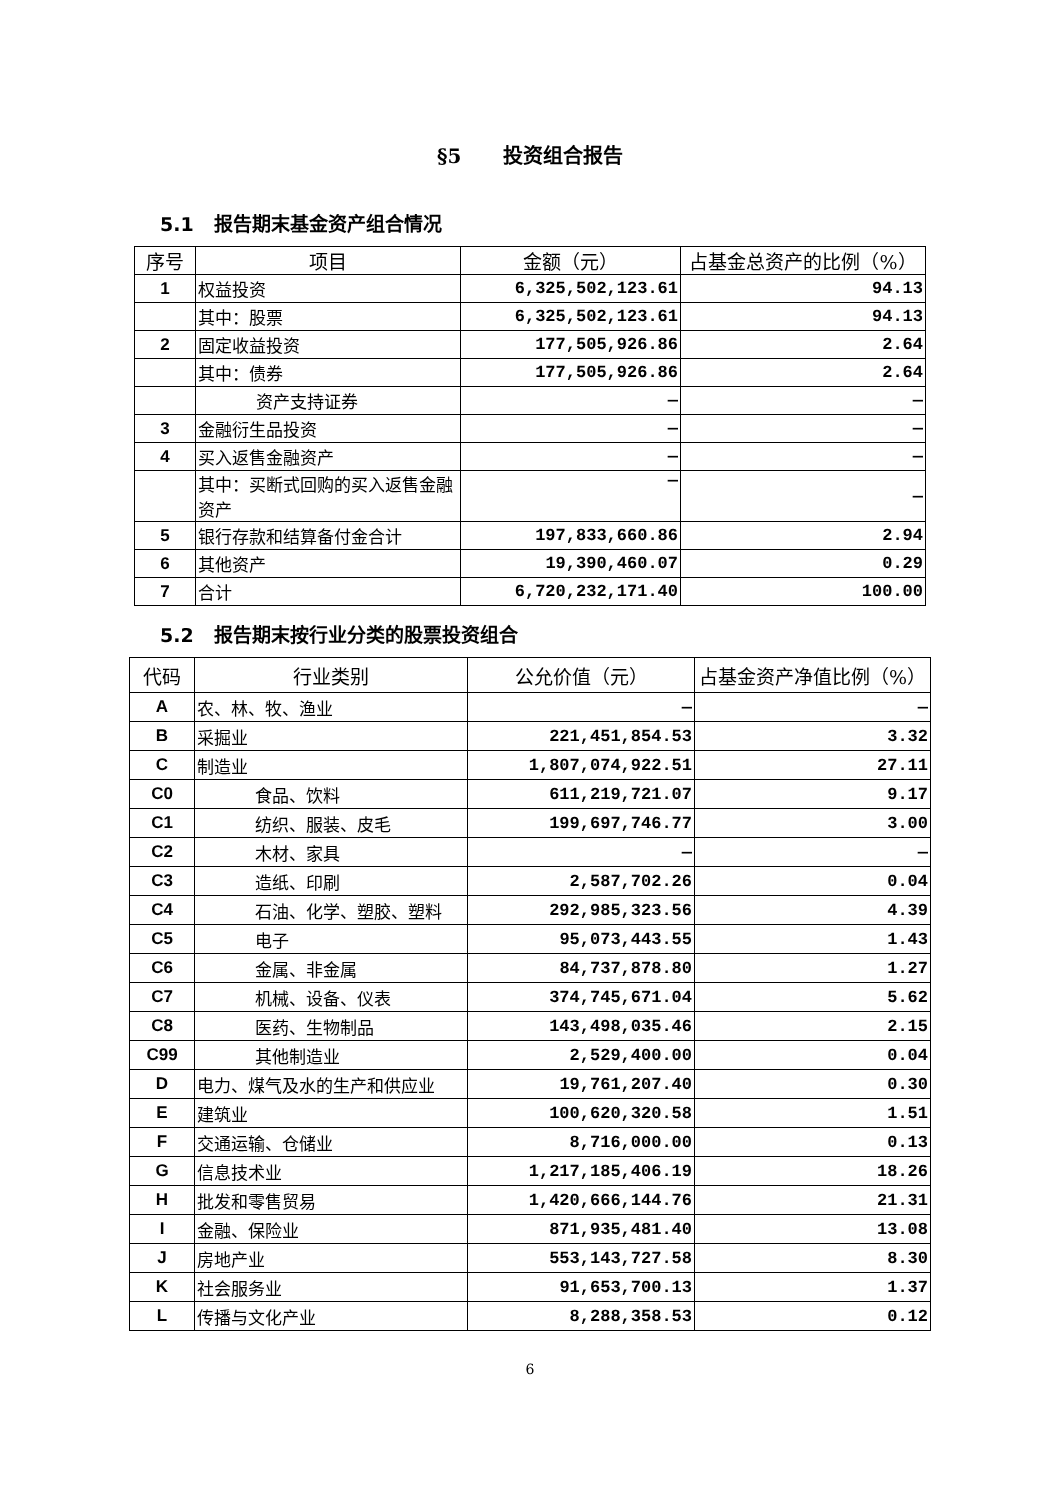§5 投资组合报告
5.1 报告期末基金资产组合情况
| 序号 | 项目 | 金额（元） | 占基金总资产的比例（%） |
| --- | --- | --- | --- |
| 1 | 权益投资 | 6,325,502,123.61 | 94.13 |
| | 其中：股票 | 6,325,502,123.61 | 94.13 |
| 2 | 固定收益投资 | 177,505,926.86 | 2.64 |
| | 其中：债券 | 177,505,926.86 | 2.64 |
| | 资产支持证券 | — | — |
| 3 | 金融衍生品投资 | — | — |
| 4 | 买入返售金融资产 | — | — |
| | 其中：买断式回购的买入返售金融资产 | — | — |
| 5 | 银行存款和结算备付金合计 | 197,833,660.86 | 2.94 |
| 6 | 其他资产 | 19,390,460.07 | 0.29 |
| 7 | 合计 | 6,720,232,171.40 | 100.00 |
5.2 报告期末按行业分类的股票投资组合
| 代码 | 行业类别 | 公允价值（元） | 占基金资产净值比例（%） |
| --- | --- | --- | --- |
| A | 农、林、牧、渔业 | — | — |
| B | 采掘业 | 221,451,854.53 | 3.32 |
| C | 制造业 | 1,807,074,922.51 | 27.11 |
| C0 | 食品、饮料 | 611,219,721.07 | 9.17 |
| C1 | 纺织、服装、皮毛 | 199,697,746.77 | 3.00 |
| C2 | 木材、家具 | — | — |
| C3 | 造纸、印刷 | 2,587,702.26 | 0.04 |
| C4 | 石油、化学、塑胶、塑料 | 292,985,323.56 | 4.39 |
| C5 | 电子 | 95,073,443.55 | 1.43 |
| C6 | 金属、非金属 | 84,737,878.80 | 1.27 |
| C7 | 机械、设备、仪表 | 374,745,671.04 | 5.62 |
| C8 | 医药、生物制品 | 143,498,035.46 | 2.15 |
| C99 | 其他制造业 | 2,529,400.00 | 0.04 |
| D | 电力、煤气及水的生产和供应业 | 19,761,207.40 | 0.30 |
| E | 建筑业 | 100,620,320.58 | 1.51 |
| F | 交通运输、仓储业 | 8,716,000.00 | 0.13 |
| G | 信息技术业 | 1,217,185,406.19 | 18.26 |
| H | 批发和零售贸易 | 1,420,666,144.76 | 21.31 |
| I | 金融、保险业 | 871,935,481.40 | 13.08 |
| J | 房地产业 | 553,143,727.58 | 8.30 |
| K | 社会服务业 | 91,653,700.13 | 1.37 |
| L | 传播与文化产业 | 8,288,358.53 | 0.12 |
6